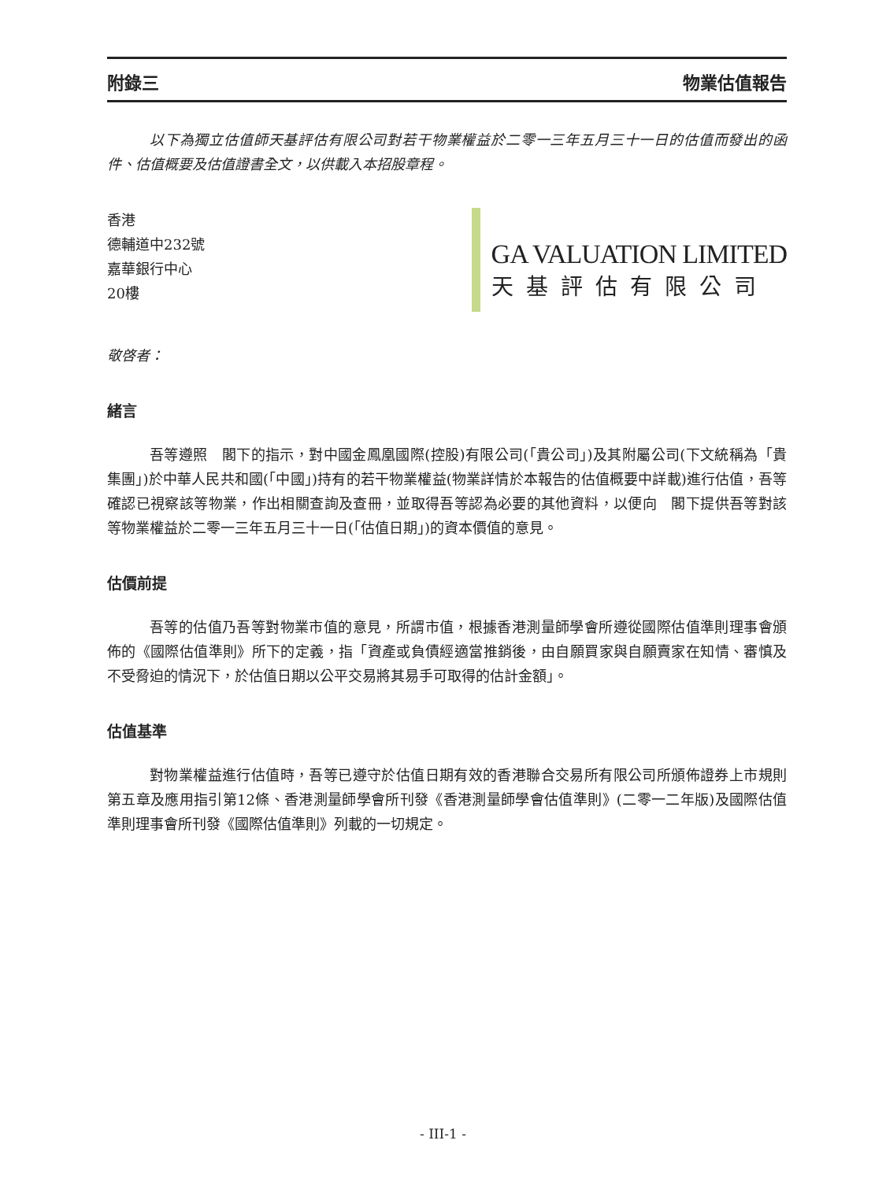附錄三 物業估值報告
以下為獨立估值師天基評估有限公司對若干物業權益於二零一三年五月三十一日的估值而發出的函件、估值概要及估值證書全文，以供載入本招股章程。
香港
德輔道中232號
嘉華銀行中心
20樓
GA VALUATION LIMITED
天基評估有限公司
敬啓者：
緒言
吾等遵照　閣下的指示，對中國金鳳凰國際(控股)有限公司(「貴公司」)及其附屬公司(下文統稱為「貴集團」)於中華人民共和國(「中國」)持有的若干物業權益(物業詳情於本報告的估值概要中詳載)進行估值，吾等確認已視察該等物業，作出相關查詢及查冊，並取得吾等認為必要的其他資料，以便向　閣下提供吾等對該等物業權益於二零一三年五月三十一日(「估值日期」)的資本價值的意見。
估價前提
吾等的估值乃吾等對物業市值的意見，所謂市值，根據香港測量師學會所遵從國際估值準則理事會頒佈的《國際估值準則》所下的定義，指「資產或負債經適當推銷後，由自願買家與自願賣家在知情、審慎及不受脅迫的情況下，於估值日期以公平交易將其易手可取得的估計金額」。
估值基準
對物業權益進行估值時，吾等已遵守於估值日期有效的香港聯合交易所有限公司所頒佈證券上市規則第五章及應用指引第12條、香港測量師學會所刊發《香港測量師學會估值準則》(二零一二年版)及國際估值準則理事會所刊發《國際估值準則》列載的一切規定。
- III-1 -